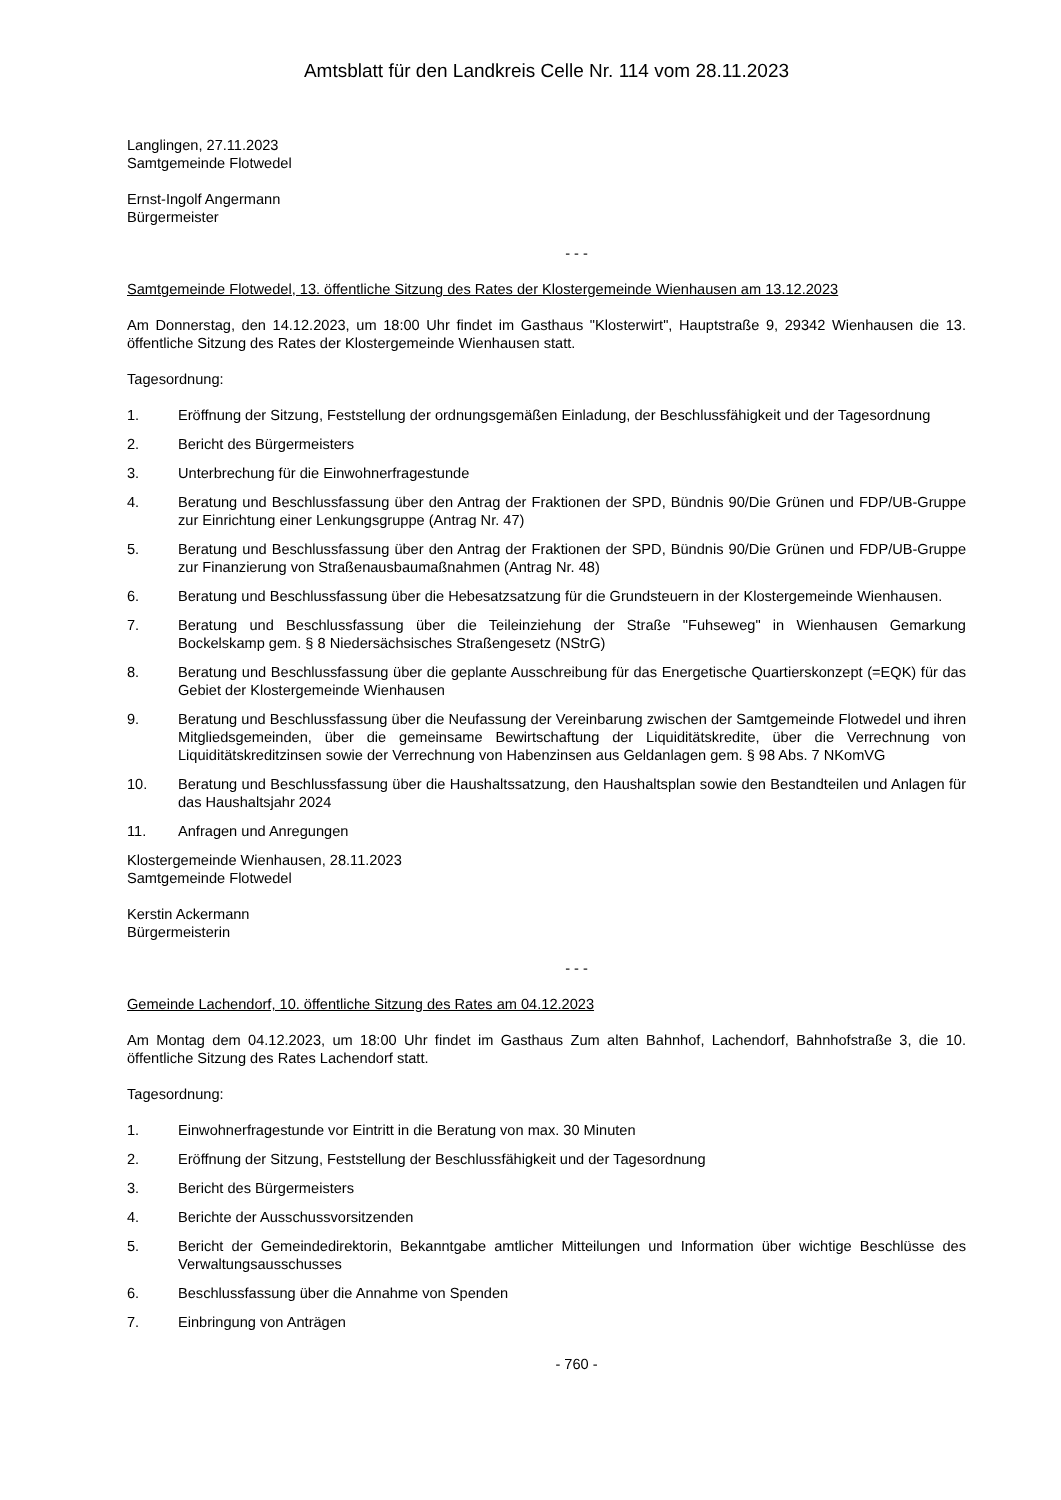Amtsblatt für den Landkreis Celle Nr. 114 vom 28.11.2023
Langlingen, 27.11.2023
Samtgemeinde Flotwedel
Ernst-Ingolf Angermann
Bürgermeister
- - -
Samtgemeinde Flotwedel, 13. öffentliche Sitzung des Rates der Klostergemeinde Wienhausen am 13.12.2023
Am Donnerstag, den 14.12.2023, um 18:00 Uhr findet im Gasthaus "Klosterwirt", Hauptstraße 9, 29342 Wienhausen die 13. öffentliche Sitzung des Rates der Klostergemeinde Wienhausen statt.
Tagesordnung:
1. Eröffnung der Sitzung, Feststellung der ordnungsgemäßen Einladung, der Beschlussfähigkeit und der Tagesordnung
2. Bericht des Bürgermeisters
3. Unterbrechung für die Einwohnerfragestunde
4. Beratung und Beschlussfassung über den Antrag der Fraktionen der SPD, Bündnis 90/Die Grünen und FDP/UB-Gruppe zur Einrichtung einer Lenkungsgruppe (Antrag Nr. 47)
5. Beratung und Beschlussfassung über den Antrag der Fraktionen der SPD, Bündnis 90/Die Grünen und FDP/UB-Gruppe zur Finanzierung von Straßenausbaumaßnahmen (Antrag Nr. 48)
6. Beratung und Beschlussfassung über die Hebesatzsatzung für die Grundsteuern in der Klostergemeinde Wienhausen.
7. Beratung und Beschlussfassung über die Teileinziehung der Straße "Fuhseweg" in Wienhausen Gemarkung Bockelskamp gem. § 8 Niedersächsisches Straßengesetz (NStrG)
8. Beratung und Beschlussfassung über die geplante Ausschreibung für das Energetische Quartierskonzept (=EQK) für das Gebiet der Klostergemeinde Wienhausen
9. Beratung und Beschlussfassung über die Neufassung der Vereinbarung zwischen der Samtgemeinde Flotwedel und ihren Mitgliedsgemeinden, über die gemeinsame Bewirtschaftung der Liquiditätskredite, über die Verrechnung von Liquiditätskreditzinsen sowie der Verrechnung von Habenzinsen aus Geldanlagen gem. § 98 Abs. 7 NKomVG
10. Beratung und Beschlussfassung über die Haushaltssatzung, den Haushaltsplan sowie den Bestandteilen und Anlagen für das Haushaltsjahr 2024
11. Anfragen und Anregungen
Klostergemeinde Wienhausen, 28.11.2023
Samtgemeinde Flotwedel
Kerstin Ackermann
Bürgermeisterin
- - -
Gemeinde Lachendorf, 10. öffentliche Sitzung des Rates am 04.12.2023
Am Montag dem 04.12.2023, um 18:00 Uhr findet im Gasthaus Zum alten Bahnhof, Lachendorf, Bahnhofstraße 3, die 10. öffentliche Sitzung des Rates Lachendorf statt.
Tagesordnung:
1. Einwohnerfragestunde vor Eintritt in die Beratung von max. 30 Minuten
2. Eröffnung der Sitzung, Feststellung der Beschlussfähigkeit und der Tagesordnung
3. Bericht des Bürgermeisters
4. Berichte der Ausschussvorsitzenden
5. Bericht der Gemeindedirektorin, Bekanntgabe amtlicher Mitteilungen und Information über wichtige Beschlüsse des Verwaltungsausschusses
6. Beschlussfassung über die Annahme von Spenden
7. Einbringung von Anträgen
- 760 -